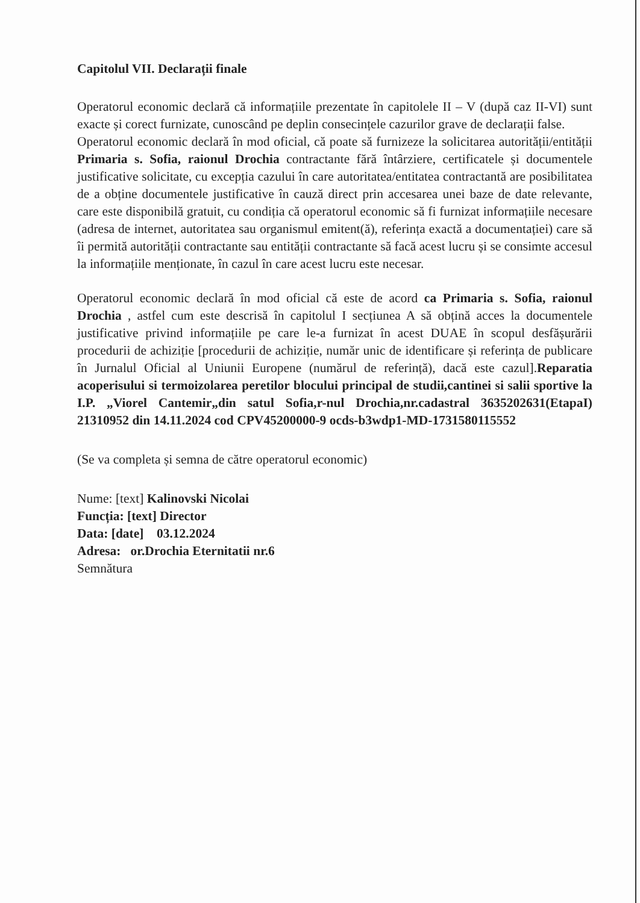Capitolul VII. Declarații finale
Operatorul economic declară că informațiile prezentate în capitolele II – V (după caz II-VI) sunt exacte și corect furnizate, cunoscând pe deplin consecințele cazurilor grave de declarații false.
Operatorul economic declară în mod oficial, că poate să furnizeze la solicitarea autorității/entității Primaria s. Sofia, raionul Drochia contractante fără întârziere, certificatele și documentele justificative solicitate, cu excepția cazului în care autoritatea/entitatea contractantă are posibilitatea de a obține documentele justificative în cauză direct prin accesarea unei baze de date relevante, care este disponibilă gratuit, cu condiția că operatorul economic să fi furnizat informațiile necesare (adresa de internet, autoritatea sau organismul emitent(ă), referința exactă a documentației) care să îi permită autorității contractante sau entității contractante să facă acest lucru și se consimte accesul la informațiile menționate, în cazul în care acest lucru este necesar.
Operatorul economic declară în mod oficial că este de acord ca Primaria s. Sofia, raionul Drochia , astfel cum este descrisă în capitolul I secțiunea A să obțină acces la documentele justificative privind informațiile pe care le-a furnizat în acest DUAE în scopul desfășurării procedurii de achiziție [procedurii de achiziție, număr unic de identificare și referința de publicare în Jurnalul Oficial al Uniunii Europene (numărul de referință), dacă este cazul].Reparatia acoperisului si termoizolarea peretilor blocului principal de studii,cantinei si salii sportive la I.P. „Viorel Cantemir„din satul Sofia,r-nul Drochia,nr.cadastral 3635202631(EtapaI) 21310952 din 14.11.2024 cod CPV45200000-9 ocds-b3wdp1-MD-1731580115552
(Se va completa și semna de către operatorul economic)
Nume: [text] Kalinovski Nicolai
Funcția: [text] Director
Data: [date] 03.12.2024
Adresa: or.Drochia Eternitatii nr.6
Semnătura